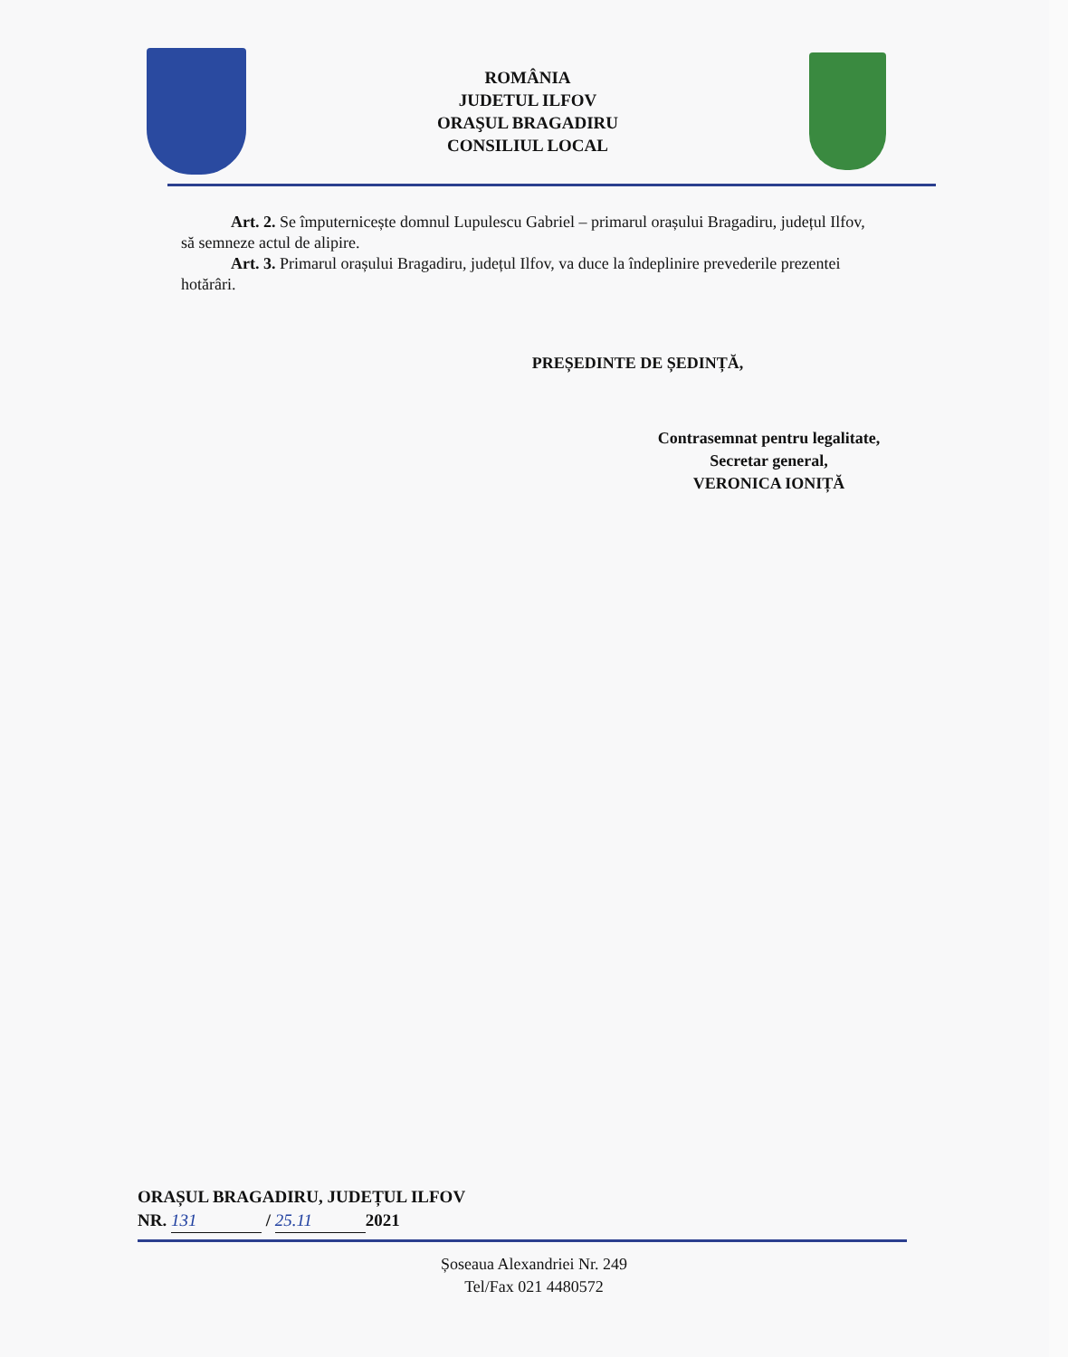ROMÂNIA
JUDETUL ILFOV
ORAŞUL BRAGADIRU
CONSILIUL LOCAL
Art. 2. Se împuternicește domnul Lupulescu Gabriel – primarul orașului Bragadiru, județul Ilfov, să semneze actul de alipire.
Art. 3. Primarul orașului Bragadiru, județul Ilfov, va duce la îndeplinire prevederile prezentei hotărâri.
PREȘEDINTE DE ȘEDINȚĂ,
Contrasemnat pentru legalitate,
Secretar general,
VERONICA IONIȚĂ
ORAȘUL BRAGADIRU, JUDEȚUL ILFOV
NR. 131 / 25.11 2021
Șoseaua Alexandriei Nr. 249
Tel/Fax 021 4480572